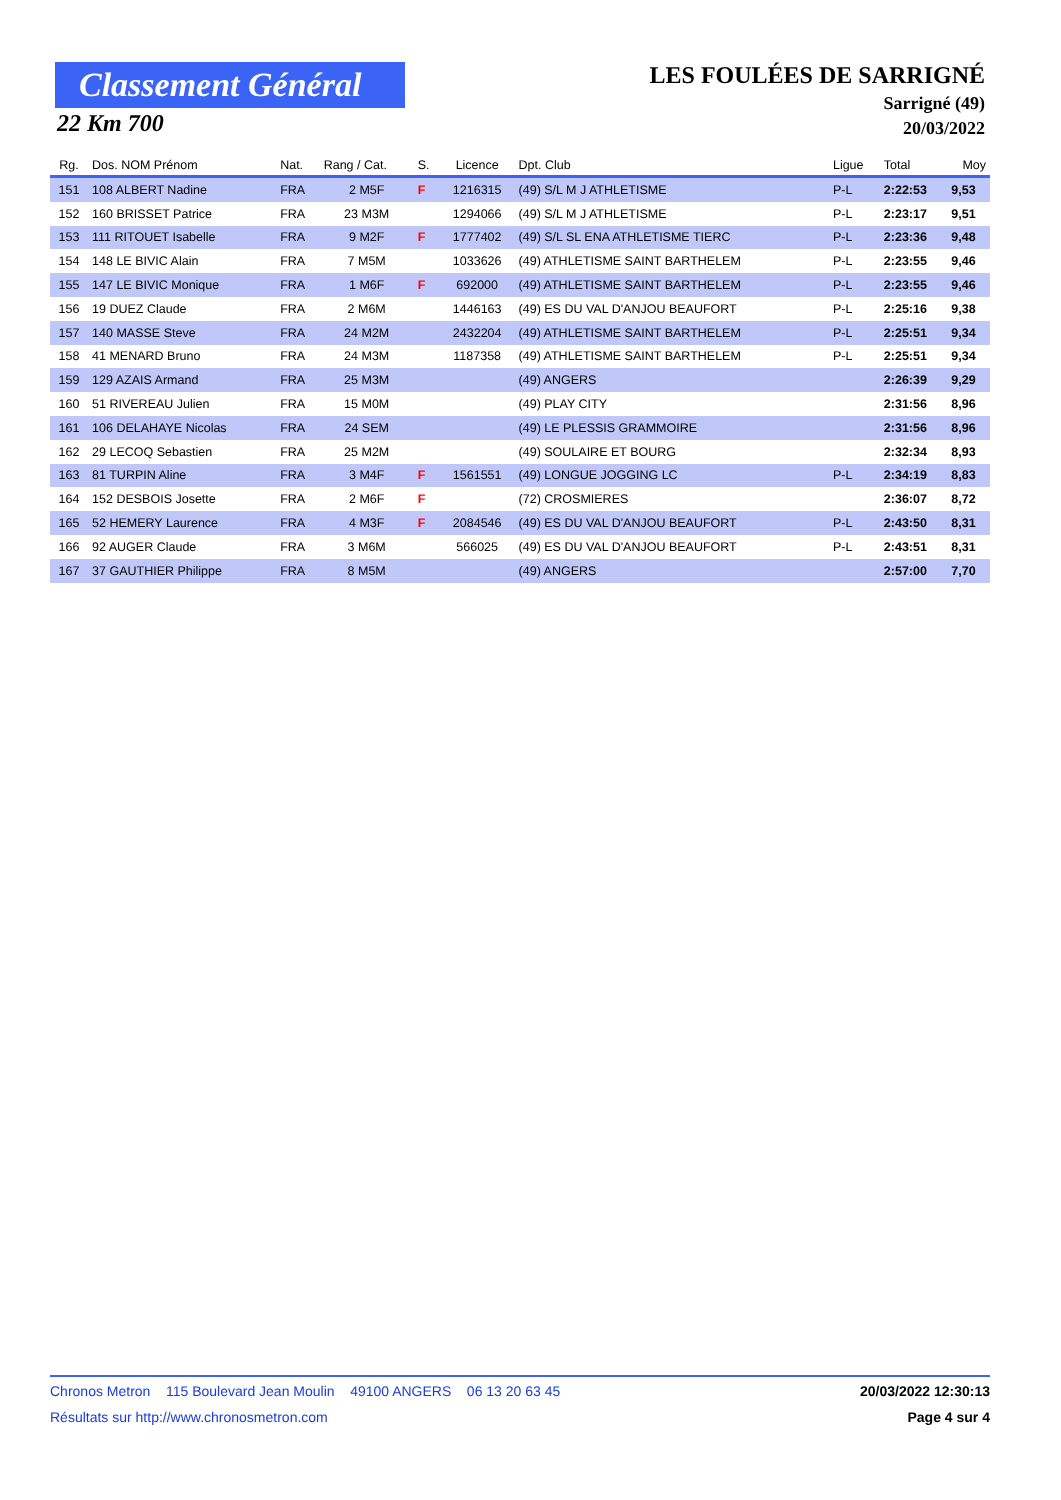Classement Général
22 Km 700
LES FOULÉES DE SARRIGNÉ
Sarrigné (49)
20/03/2022
| Rg. | Dos. NOM Prénom | Nat. | Rang / Cat. | S. | Licence | Dpt. Club | | Ligue | Total | Moy |
| --- | --- | --- | --- | --- | --- | --- | --- | --- | --- | --- |
| 151 | 108 ALBERT Nadine | FRA | 2 M5F | F | 1216315 | (49) S/L M J ATHLETISME | | P-L | 2:22:53 | 9,53 |
| 152 | 160 BRISSET Patrice | FRA | 23 M3M | | 1294066 | (49) S/L M J ATHLETISME | | P-L | 2:23:17 | 9,51 |
| 153 | 111 RITOUET Isabelle | FRA | 9 M2F | F | 1777402 | (49) S/L SL ENA ATHLETISME TIERC | | P-L | 2:23:36 | 9,48 |
| 154 | 148 LE BIVIC Alain | FRA | 7 M5M | | 1033626 | (49) ATHLETISME SAINT BARTHELEM | | P-L | 2:23:55 | 9,46 |
| 155 | 147 LE BIVIC Monique | FRA | 1 M6F | F | 692000 | (49) ATHLETISME SAINT BARTHELEM | | P-L | 2:23:55 | 9,46 |
| 156 | 19 DUEZ Claude | FRA | 2 M6M | | 1446163 | (49) ES DU VAL D'ANJOU BEAUFORT | | P-L | 2:25:16 | 9,38 |
| 157 | 140 MASSE Steve | FRA | 24 M2M | | 2432204 | (49) ATHLETISME SAINT BARTHELEM | | P-L | 2:25:51 | 9,34 |
| 158 | 41 MENARD Bruno | FRA | 24 M3M | | 1187358 | (49) ATHLETISME SAINT BARTHELEM | | P-L | 2:25:51 | 9,34 |
| 159 | 129 AZAIS Armand | FRA | 25 M3M | | | (49) ANGERS | | | 2:26:39 | 9,29 |
| 160 | 51 RIVEREAU Julien | FRA | 15 M0M | | | (49) PLAY CITY | | | 2:31:56 | 8,96 |
| 161 | 106 DELAHAYE Nicolas | FRA | 24 SEM | | | (49) LE PLESSIS GRAMMOIRE | | | 2:31:56 | 8,96 |
| 162 | 29 LECOQ Sebastien | FRA | 25 M2M | | | (49) SOULAIRE ET BOURG | | | 2:32:34 | 8,93 |
| 163 | 81 TURPIN Aline | FRA | 3 M4F | F | 1561551 | (49) LONGUE JOGGING LC | | P-L | 2:34:19 | 8,83 |
| 164 | 152 DESBOIS Josette | FRA | 2 M6F | F | | (72) CROSMIERES | | | 2:36:07 | 8,72 |
| 165 | 52 HEMERY Laurence | FRA | 4 M3F | F | 2084546 | (49) ES DU VAL D'ANJOU BEAUFORT | | P-L | 2:43:50 | 8,31 |
| 166 | 92 AUGER Claude | FRA | 3 M6M | | 566025 | (49) ES DU VAL D'ANJOU BEAUFORT | | P-L | 2:43:51 | 8,31 |
| 167 | 37 GAUTHIER Philippe | FRA | 8 M5M | | | (49) ANGERS | | | 2:57:00 | 7,70 |
Chronos Metron 115 Boulevard Jean Moulin 49100 ANGERS 06 13 20 63 45 20/03/2022 12:30:13
Résultats sur http://www.chronosmetron.com Page 4 sur 4